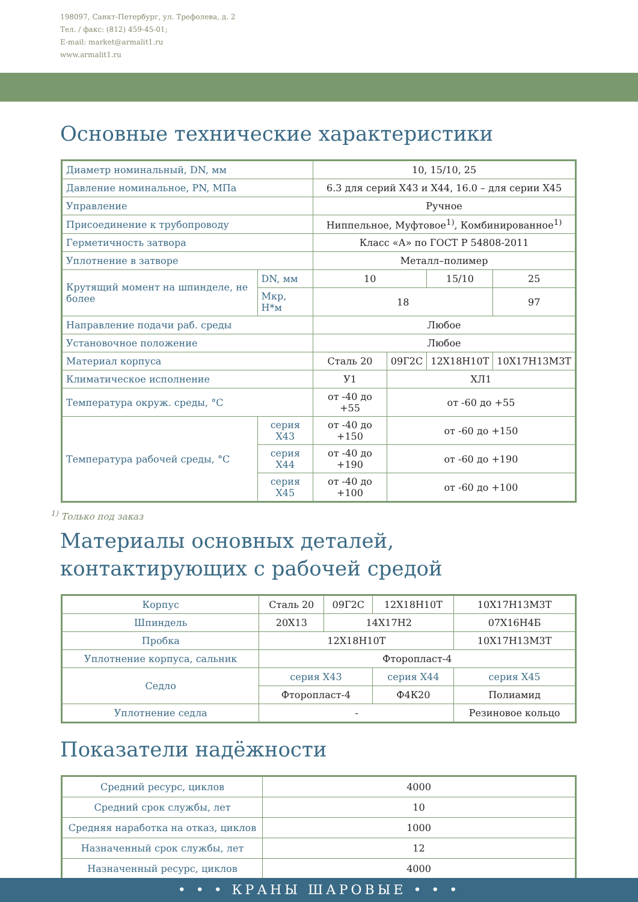198097, Санкт-Петербург, ул. Трефолева, д. 2
Тел. / факс: (812) 459-45-01;
E-mail: market@armalit1.ru
www.armalit1.ru
Основные технические характеристики
| Диаметр номинальный, DN, мм | | 10, 15/10, 25 | | | |
| Давление номинальное, PN, МПа | | 6.3 для серий Х43 и Х44, 16.0 – для серии Х45 | | | |
| Управление | | Ручное | | | |
| Присоединение к трубопроводу | | Ниппельное, Муфтовое<sup>1)</sup>, Комбинированное<sup>1)</sup> | | | |
| Герметичность затвора | | Класс «А» по ГОСТ Р 54808-2011 | | | |
| Уплотнение в затворе | | Металл–полимер | | | |
| Крутящий момент на шпинделе, не более | DN, мм | 10 | | 15/10 | 25 |
| | Мкр, Н*м | 18 | | | 97 |
| Направление подачи раб. среды | | Любое | | | |
| Установочное положение | | Любое | | | |
| Материал корпуса | | Сталь 20 | 09Г2С | 12Х18Н10Т | 10Х17Н13М3Т |
| Климатическое исполнение | | У1 | ХЛ1 | | |
| Температура окруж. среды, °С | | от -40 до +55 | от -60 до +55 | | |
| Температура рабочей среды, °С | серия Х43 | от -40 до +150 | от -60 до +150 | | |
| | серия Х44 | от -40 до +190 | от -60 до +190 | | |
| | серия Х45 | от -40 до +100 | от -60 до +100 | | |
<sup>1)</sup> Только под заказ
Материалы основных деталей,
контактирующих с рабочей средой
| Корпус | Сталь 20 | 09Г2С | 12Х18Н10Т | 10Х17Н13М3Т |
| Шпиндель | 20Х13 | 14Х17Н2 | | 07Х16Н4Б |
| Пробка | 12Х18Н10Т | | | 10Х17Н13М3Т |
| Уплотнение корпуса, сальник | Фторопласт-4 | | | |
| Седло | серия Х43 | | серия Х44 | серия Х45 |
| | Фторопласт-4 | | Ф4К20 | Полиамид |
| Уплотнение седла | - | | | Резиновое кольцо |
Показатели надёжности
| Средний ресурс, циклов | 4000 |
| Средний срок службы, лет | 10 |
| Средняя наработка на отказ, циклов | 1000 |
| Назначенный срок службы, лет | 12 |
| Назначенный ресурс, циклов | 4000 |
• • • КРАНЫ ШАРОВЫЕ • • •